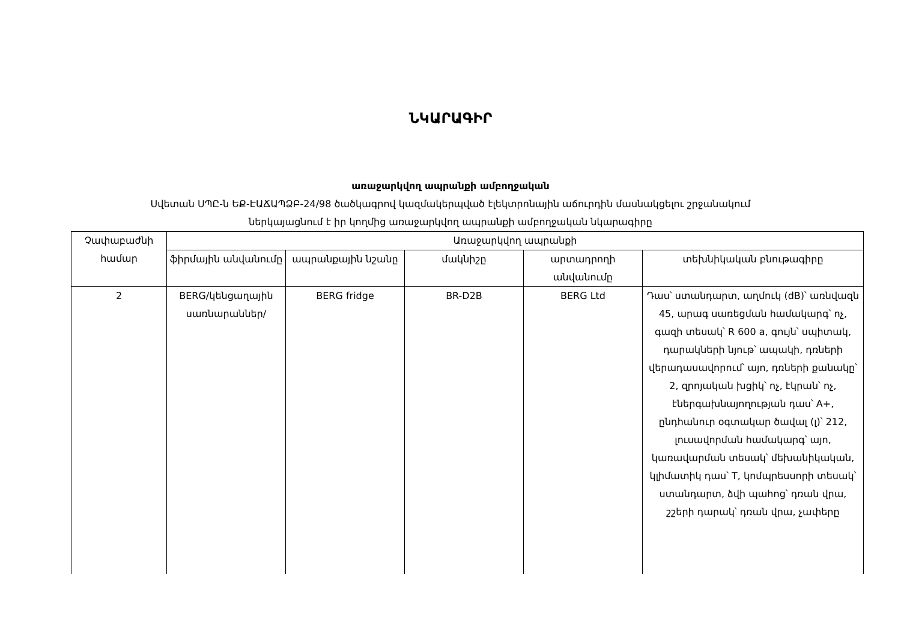ՆԿԱՐԱԳԻՐ
առաջարկվող ապրանքի ամբողջական
Սվետան ՍՊԸ-ն ԵՔ-ԷԱՃԱՊՁԲ-24/98 ծածկագրով կազմակերպված էլեկտրոնային աճուրդին մասնակցելու շրջանակում
ներկայացնում է իր կողմից առաջարկվող ապրանքի ամբողջական նկարագիրը
| Չափաբաժնի համար | Առաջարկվող ապրանքի | | | | |
| --- | --- | --- | --- | --- | --- |
| | ֆիրմային անվանումը | ապրանքային նշանը | մակնիշը | արտադրողի անվանումը | տեխնիկական բնութագիրը |
| 2 | BERG/կենցաղային սառնարաններ/ | BERG fridge | BR-D2B | BERG Ltd | Դաս՝ ստանդարտ, աղմուկ (dB)՝ առնվազն 45, արագ սառեցման համակարգ՝ ոչ, գազի տեսակ՝ R 600 a, գույն՝ սպիտակ, դարակների նյութ՝ ապակի, դռների վերադասավորում՝ այո, դռների քանակը՝ 2, զրոյական խցիկ՝ ոչ, էկրան՝ ոչ, էներգախնայողության դաս՝ A+, ընդհանուր օգտակար ծավալ (լ)՝ 212, լուսավորման համակարգ՝ այո, կառավարման տեսակ՝ մեխանիկական, կլիմատիկ դաս՝ T, կոմպրեսսորի տեսակ՝ ստանդարտ, ձվի պահոց՝ դռան վրա, շշերի դարակ՝ դռան վրա, չափերը |